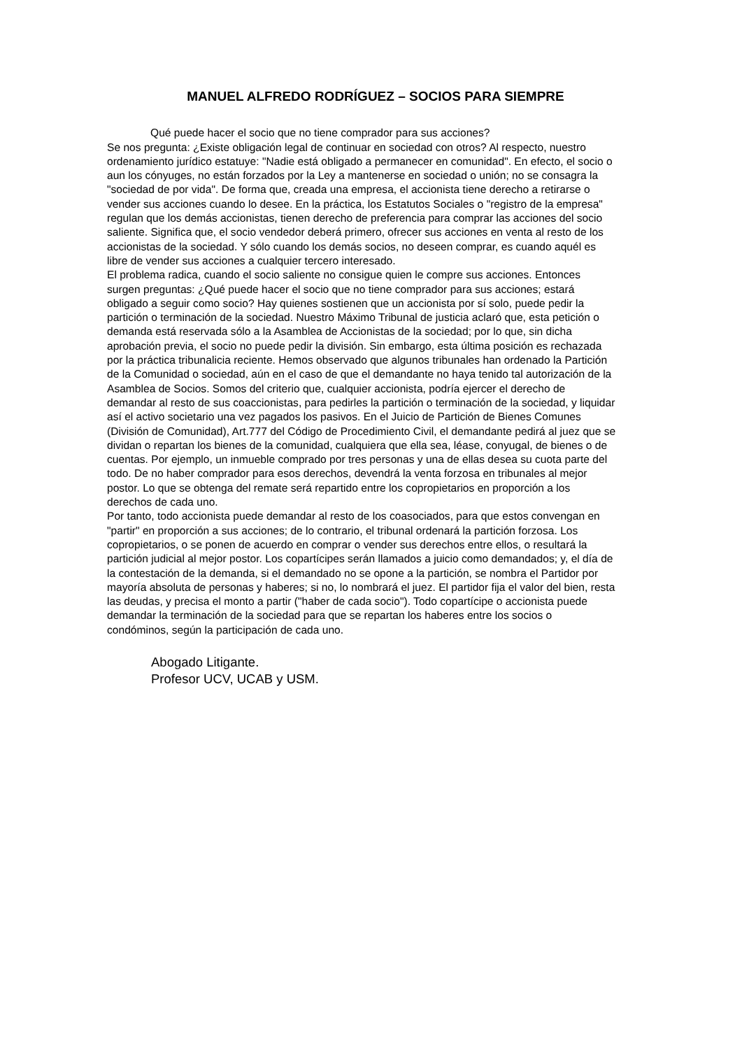MANUEL ALFREDO RODRÍGUEZ – SOCIOS PARA SIEMPRE
Qué puede hacer el socio que no tiene comprador para sus acciones?
Se nos pregunta: ¿Existe obligación legal de continuar en sociedad con otros? Al respecto, nuestro ordenamiento jurídico estatuye: "Nadie está obligado a permanecer en comunidad". En efecto, el socio o aun los cónyuges, no están forzados por la Ley a mantenerse en sociedad o unión; no se consagra la "sociedad de por vida". De forma que, creada una empresa, el accionista tiene derecho a retirarse o vender sus acciones cuando lo desee. En la práctica, los Estatutos Sociales o "registro de la empresa" regulan que los demás accionistas, tienen derecho de preferencia para comprar las acciones del socio saliente. Significa que, el socio vendedor deberá primero, ofrecer sus acciones en venta al resto de los accionistas de la sociedad. Y sólo cuando los demás socios, no deseen comprar, es cuando aquél es libre de vender sus acciones a cualquier tercero interesado.
El problema radica, cuando el socio saliente no consigue quien le compre sus acciones. Entonces surgen preguntas: ¿Qué puede hacer el socio que no tiene comprador para sus acciones; estará obligado a seguir como socio? Hay quienes sostienen que un accionista por sí solo, puede pedir la partición o terminación de la sociedad. Nuestro Máximo Tribunal de justicia aclaró que, esta petición o demanda está reservada sólo a la Asamblea de Accionistas de la sociedad; por lo que, sin dicha aprobación previa, el socio no puede pedir la división. Sin embargo, esta última posición es rechazada por la práctica tribunalicia reciente. Hemos observado que algunos tribunales han ordenado la Partición de la Comunidad o sociedad, aún en el caso de que el demandante no haya tenido tal autorización de la Asamblea de Socios. Somos del criterio que, cualquier accionista, podría ejercer el derecho de demandar al resto de sus coaccionistas, para pedirles la partición o terminación de la sociedad, y liquidar así el activo societario una vez pagados los pasivos. En el Juicio de Partición de Bienes Comunes (División de Comunidad), Art.777 del Código de Procedimiento Civil, el demandante pedirá al juez que se dividan o repartan los bienes de la comunidad, cualquiera que ella sea, léase, conyugal, de bienes o de cuentas. Por ejemplo, un inmueble comprado por tres personas y una de ellas desea su cuota parte del todo. De no haber comprador para esos derechos, devendrá la venta forzosa en tribunales al mejor postor. Lo que se obtenga del remate será repartido entre los copropietarios en proporción a los derechos de cada uno.
Por tanto, todo accionista puede demandar al resto de los coasociados, para que estos convengan en "partir" en proporción a sus acciones; de lo contrario, el tribunal ordenará la partición forzosa. Los copropietarios, o se ponen de acuerdo en comprar o vender sus derechos entre ellos, o resultará la partición judicial al mejor postor. Los copartícipes serán llamados a juicio como demandados; y, el día de la contestación de la demanda, si el demandado no se opone a la partición, se nombra el Partidor por mayoría absoluta de personas y haberes; si no, lo nombrará el juez. El partidor fija el valor del bien, resta las deudas, y precisa el monto a partir ("haber de cada socio"). Todo copartícipe o accionista puede demandar la terminación de la sociedad para que se repartan los haberes entre los socios o condóminos, según la participación de cada uno.
Abogado Litigante.
Profesor UCV, UCAB y USM.